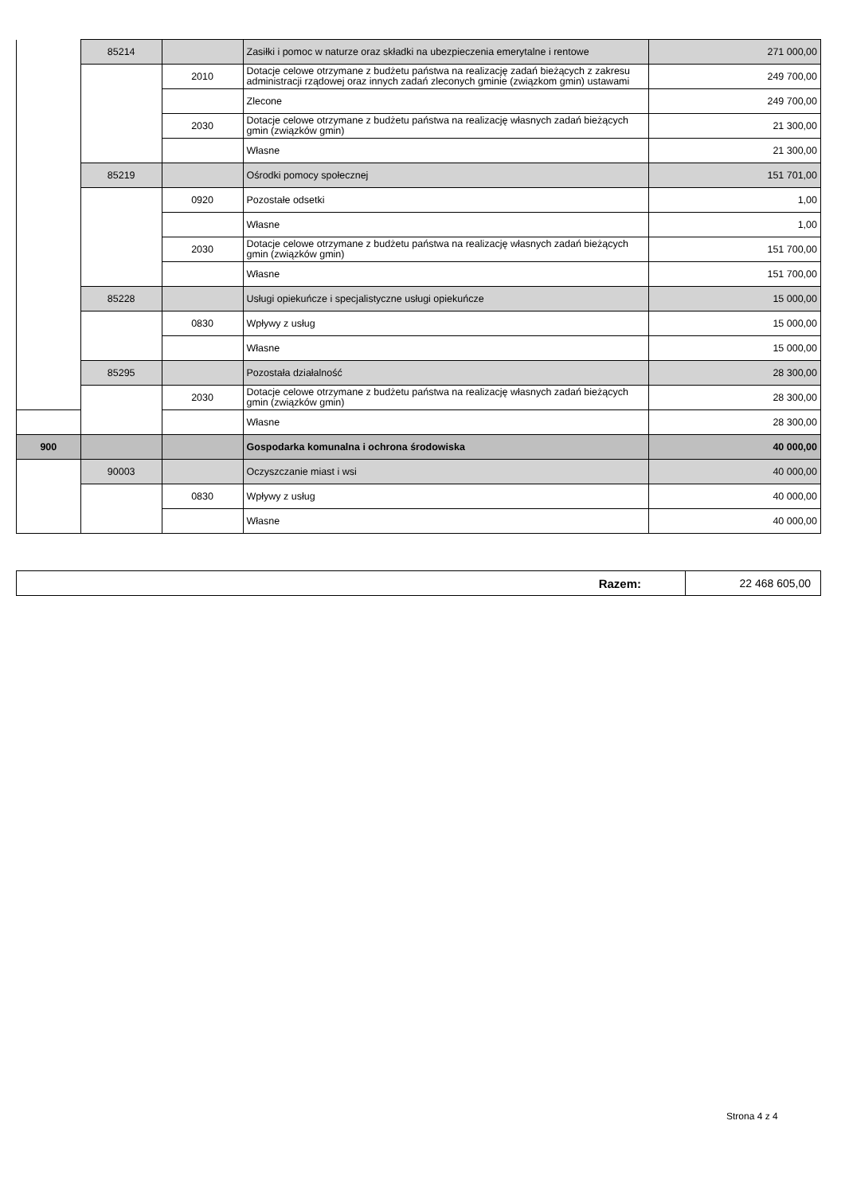| | 85214 | | Zasiłki i pomoc w naturze oraz składki na ubezpieczenia emerytalne i rentowe | 271 000,00 |
| | | 2010 | Dotacje celowe otrzymane z budżetu państwa na realizację zadań bieżących z zakresu administracji rządowej oraz innych zadań zleconych gminie (związkom gmin) ustawami | 249 700,00 |
| | | | Zlecone | 249 700,00 |
| | | 2030 | Dotacje celowe otrzymane z budżetu państwa na realizację własnych zadań bieżących gmin (związków gmin) | 21 300,00 |
| | | | Własne | 21 300,00 |
| | 85219 | | Ośrodki pomocy społecznej | 151 701,00 |
| | | 0920 | Pozostałe odsetki | 1,00 |
| | | | Własne | 1,00 |
| | | 2030 | Dotacje celowe otrzymane z budżetu państwa na realizację własnych zadań bieżących gmin (związków gmin) | 151 700,00 |
| | | | Własne | 151 700,00 |
| | 85228 | | Usługi opiekuńcze i specjalistyczne usługi opiekuńcze | 15 000,00 |
| | | 0830 | Wpływy z usług | 15 000,00 |
| | | | Własne | 15 000,00 |
| | 85295 | | Pozostała działalność | 28 300,00 |
| | | 2030 | Dotacje celowe otrzymane z budżetu państwa na realizację własnych zadań bieżących gmin (związków gmin) | 28 300,00 |
| | | | Własne | 28 300,00 |
| 900 | | | Gospodarka komunalna i ochrona środowiska | 40 000,00 |
| | 90003 | | Oczyszczanie miast i wsi | 40 000,00 |
| | | 0830 | Wpływy z usług | 40 000,00 |
| | | | Własne | 40 000,00 |
| Razem: | 22 468 605,00 |
Strona 4 z 4